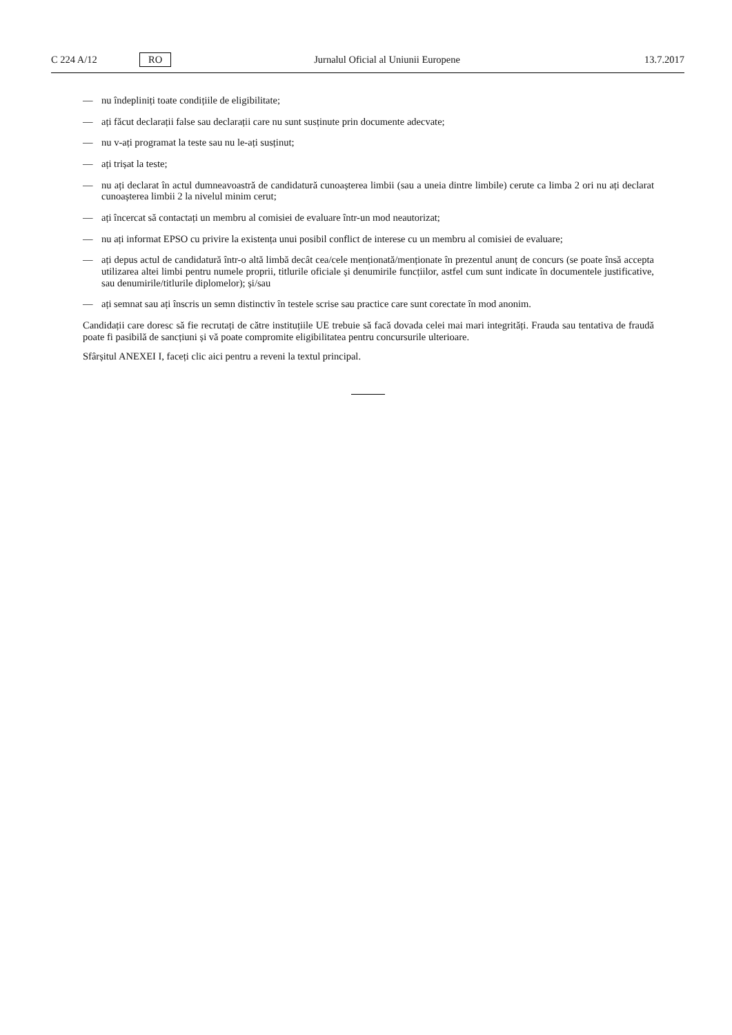C 224 A/12 RO Jurnalul Oficial al Uniunii Europene 13.7.2017
— nu îndepliniți toate condițiile de eligibilitate;
— ați făcut declarații false sau declarații care nu sunt susținute prin documente adecvate;
— nu v-ați programat la teste sau nu le-ați susținut;
— ați trișat la teste;
— nu ați declarat în actul dumneavoastră de candidatură cunoașterea limbii (sau a uneia dintre limbile) cerute ca limba 2 ori nu ați declarat cunoașterea limbii 2 la nivelul minim cerut;
— ați încercat să contactați un membru al comisiei de evaluare într-un mod neautorizat;
— nu ați informat EPSO cu privire la existența unui posibil conflict de interese cu un membru al comisiei de evaluare;
— ați depus actul de candidatură într-o altă limbă decât cea/cele menționată/menționate în prezentul anunț de concurs (se poate însă accepta utilizarea altei limbi pentru numele proprii, titlurile oficiale și denumirile funcțiilor, astfel cum sunt indicate în documentele justificative, sau denumirile/titlurile diplomelor); și/sau
— ați semnat sau ați înscris un semn distinctiv în testele scrise sau practice care sunt corectate în mod anonim.
Candidații care doresc să fie recrutați de către instituțiile UE trebuie să facă dovada celei mai mari integrități. Frauda sau tentativa de fraudă poate fi pasibilă de sancțiuni și vă poate compromite eligibilitatea pentru concursurile ulterioare.
Sfârșitul ANEXEI I, faceți clic aici pentru a reveni la textul principal.